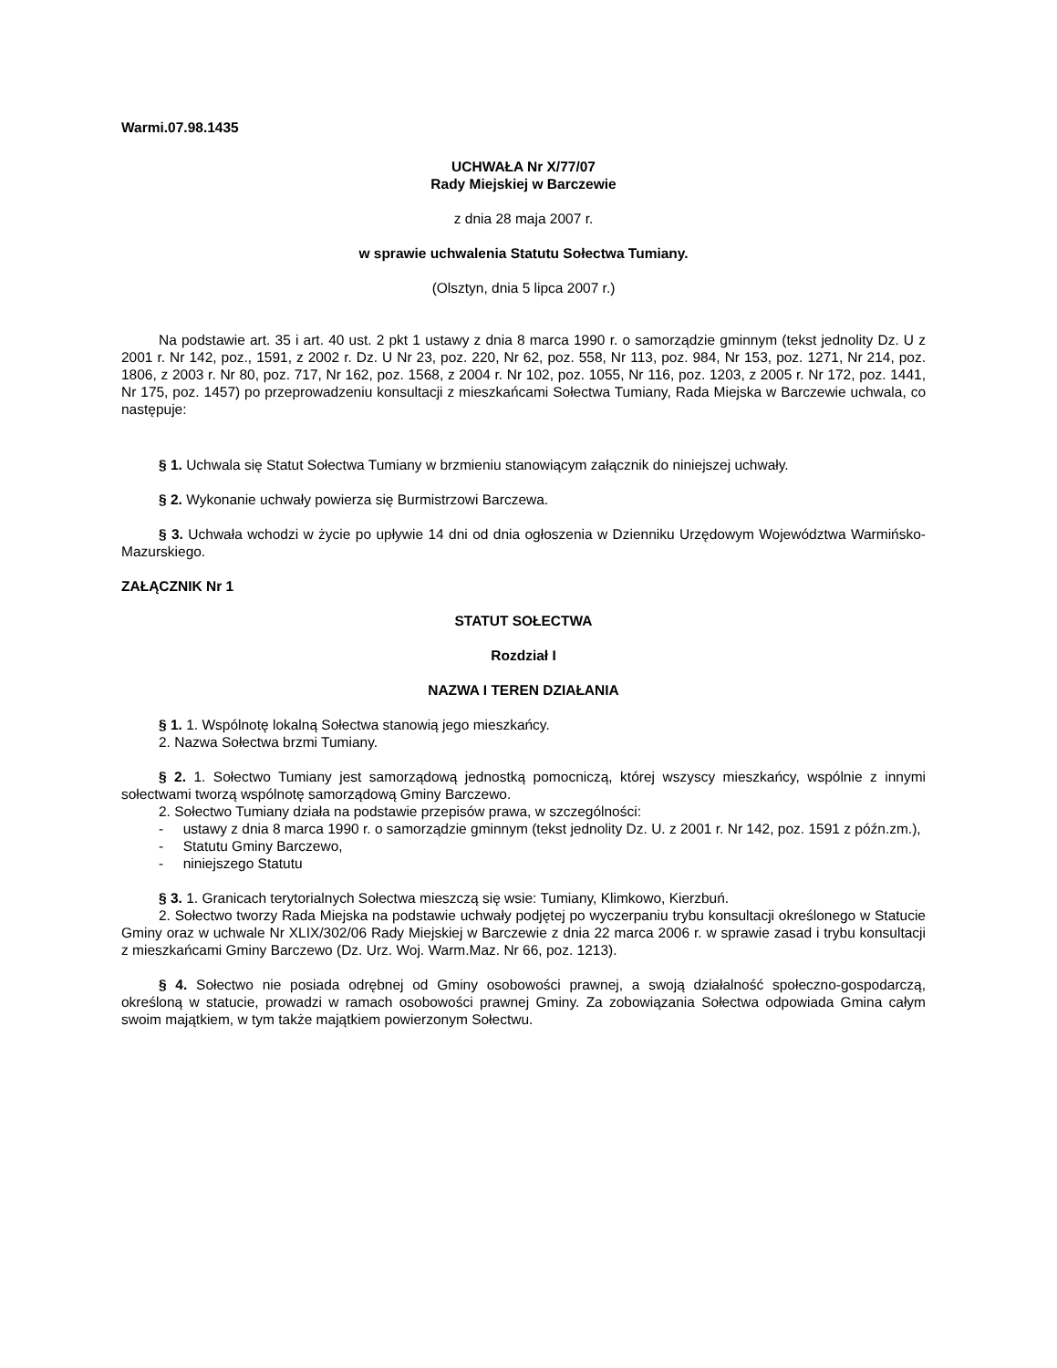Warmi.07.98.1435
UCHWAŁA Nr X/77/07
Rady Miejskiej w Barczewie
z dnia 28 maja 2007 r.
w sprawie uchwalenia Statutu Sołectwa Tumiany.
(Olsztyn, dnia 5 lipca 2007 r.)
Na podstawie art. 35 i art. 40 ust. 2 pkt 1 ustawy z dnia 8 marca 1990 r. o samorządzie gminnym (tekst jednolity Dz. U z 2001 r. Nr 142, poz., 1591, z 2002 r. Dz. U Nr 23, poz. 220, Nr 62, poz. 558, Nr 113, poz. 984, Nr 153, poz. 1271, Nr 214, poz. 1806, z 2003 r. Nr 80, poz. 717, Nr 162, poz. 1568, z 2004 r. Nr 102, poz. 1055, Nr 116, poz. 1203, z 2005 r. Nr 172, poz. 1441, Nr 175, poz. 1457) po przeprowadzeniu konsultacji z mieszkańcami Sołectwa Tumiany, Rada Miejska w Barczewie uchwala, co następuje:
§ 1. Uchwala się Statut Sołectwa Tumiany w brzmieniu stanowiącym załącznik do niniejszej uchwały.
§ 2. Wykonanie uchwały powierza się Burmistrzowi Barczewa.
§ 3. Uchwała wchodzi w życie po upływie 14 dni od dnia ogłoszenia w Dzienniku Urzędowym Województwa Warmińsko-Mazurskiego.
ZAŁĄCZNIK Nr 1
STATUT SOŁECTWA
Rozdział I
NAZWA I TEREN DZIAŁANIA
§ 1. 1. Wspólnotę lokalną Sołectwa stanowią jego mieszkańcy.
2. Nazwa Sołectwa brzmi Tumiany.
§ 2. 1. Sołectwo Tumiany jest samorządową jednostką pomocniczą, której wszyscy mieszkańcy, wspólnie z innymi sołectwami tworzą wspólnotę samorządową Gminy Barczewo.
2. Sołectwo Tumiany działa na podstawie przepisów prawa, w szczególności:
- ustawy z dnia 8 marca 1990 r. o samorządzie gminnym (tekst jednolity Dz. U. z 2001 r. Nr 142, poz. 1591 z późn.zm.),
- Statutu Gminy Barczewo,
- niniejszego Statutu
§ 3. 1. Granicach terytorialnych Sołectwa mieszczą się wsie: Tumiany, Klimkowo, Kierzbuń.
2. Sołectwo tworzy Rada Miejska na podstawie uchwały podjętej po wyczerpaniu trybu konsultacji określonego w Statucie Gminy oraz w uchwale Nr XLIX/302/06 Rady Miejskiej w Barczewie z dnia 22 marca 2006 r. w sprawie zasad i trybu konsultacji z mieszkańcami Gminy Barczewo (Dz. Urz. Woj. Warm.Maz. Nr 66, poz. 1213).
§ 4. Sołectwo nie posiada odrębnej od Gminy osobowości prawnej, a swoją działalność społeczno-gospodarczą, określoną w statucie, prowadzi w ramach osobowości prawnej Gminy. Za zobowiązania Sołectwa odpowiada Gmina całym swoim majątkiem, w tym także majątkiem powierzonym Sołectwu.